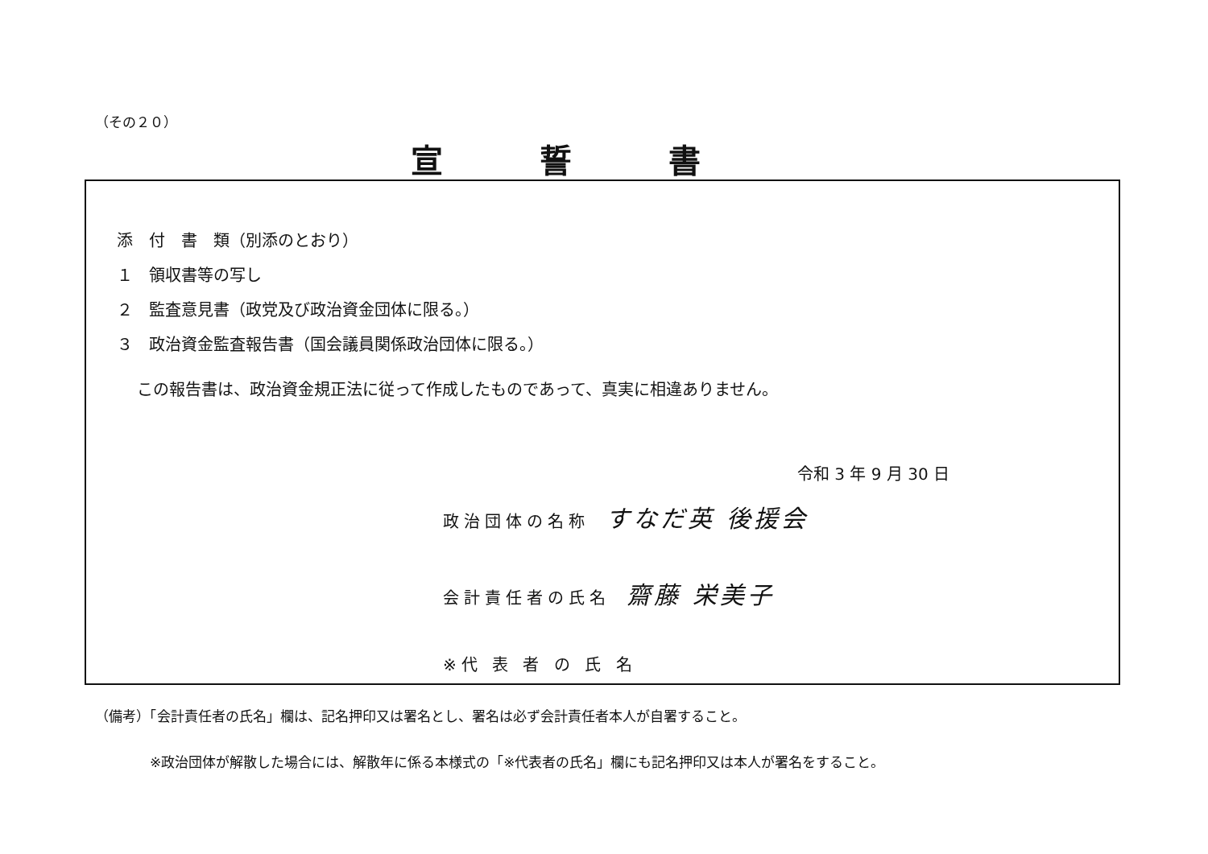（その２０）
宣誓書
添　付　書　類（別添のとおり）
１　領収書等の写し
２　監査意見書（政党及び政治資金団体に限る。）
３　政治資金監査報告書（国会議員関係政治団体に限る。）
この報告書は、政治資金規正法に従って作成したものであって、真実に相違ありません。
令和 3 年 9 月 30 日
政治団体の名称 すなだ英 後援会
会計責任者の氏名 齋藤 栄美子
※代 表 者 の 氏 名
（備考）「会計責任者の氏名」欄は、記名押印又は署名とし、署名は必ず会計責任者本人が自署すること。
　　　　※政治団体が解散した場合には、解散年に係る本様式の「※代表者の氏名」欄にも記名押印又は本人が署名をすること。